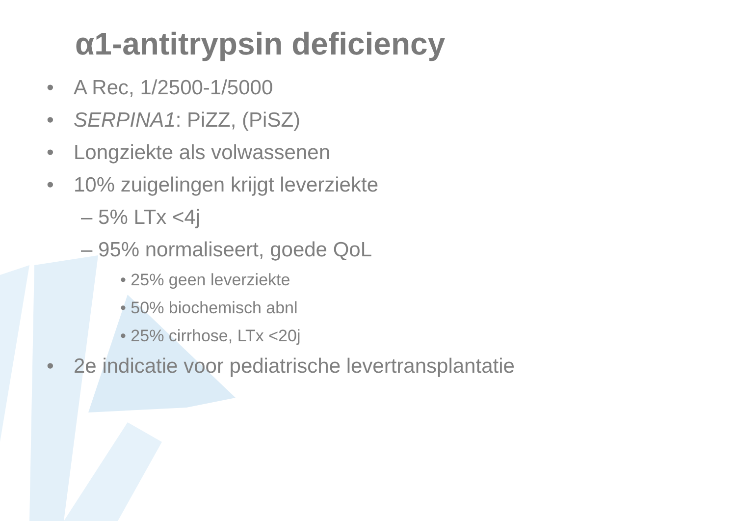α1-antitrypsin deficiency
• A Rec, 1/2500-1/5000
• SERPINA1: PiZZ, (PiSZ)
• Longziekte als volwassenen
• 10% zuigelingen krijgt leverziekte
– 5% LTx <4j
– 95% normaliseert, goede QoL
• 25% geen leverziekte
• 50% biochemisch abnl
• 25% cirrhose, LTx <20j
• 2e indicatie voor pediatrische levertransplantatie